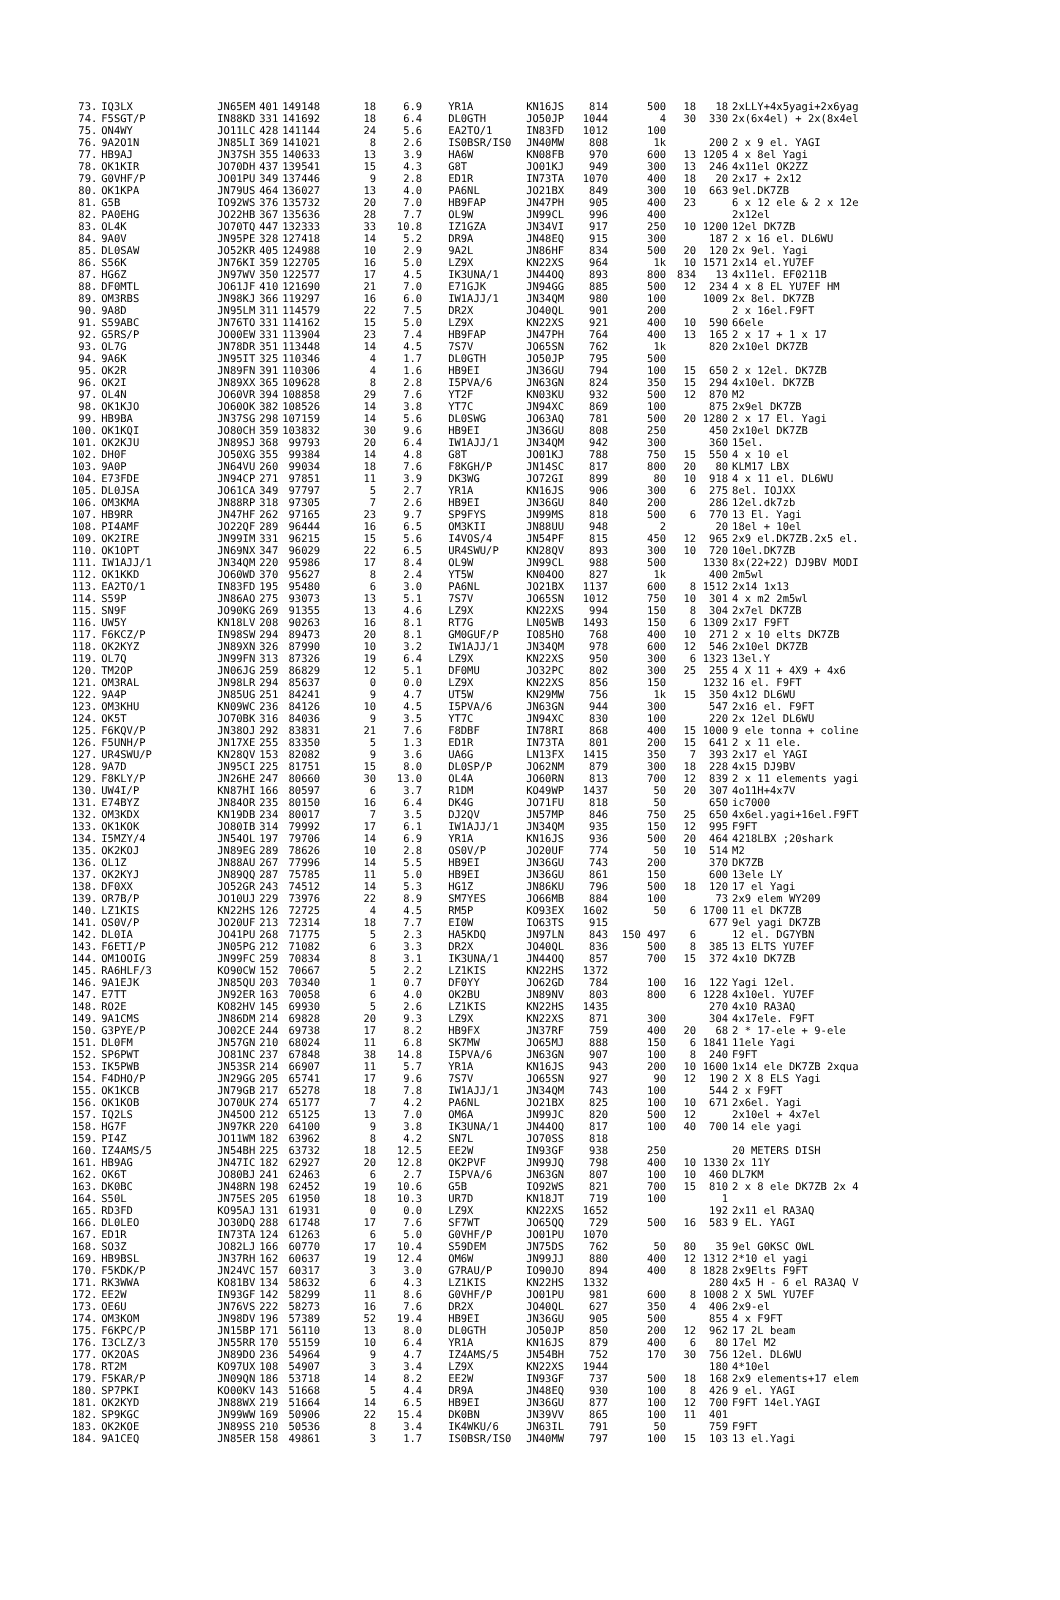| 73. | IQ3LX | JN65EM | 401 | 149148 | 18 | 6.9 | YR1A | KN16JS | 814 | 500 | 18 | 18 | 2xLLY+4x5yagi+2x6yag |
| 74. | F5SGT/P | IN88KD | 331 | 141692 | 18 | 6.4 | DL0GTH | JO50JP | 1044 | 4 | 30 | 330 | 2x(6x4el) + 2x(8x4el |
| 75. | ON4WY | JO11LC | 428 | 141144 | 24 | 5.6 | EA2TO/1 | IN83FD | 1012 | 100 | | | |
| 76. | 9A2O1N | JN85LI | 369 | 141021 | 8 | 2.6 | IS0BSR/IS0 | JN40MW | 808 | 1k | | 200 | 2 x 9 el. YAGI |
| 77. | HB9AJ | JN37SH | 355 | 140633 | 13 | 3.9 | HA6W | KN08FB | 970 | 600 | 13 | 1205 | 4 x 8el Yagi |
| 78. | OK1KIR | JO70DH | 437 | 139541 | 15 | 4.3 | G8T | JO01KJ | 949 | 300 | 13 | 246 | 4x11el OK2ZZ |
| 79. | G0VHF/P | JO01PU | 349 | 137446 | 9 | 2.8 | ED1R | IN73TA | 1070 | 400 | 18 | 20 | 2x17 + 2x12 |
| 80. | OK1KPA | JN79US | 464 | 136027 | 13 | 4.0 | PA6NL | JO21BX | 849 | 300 | 10 | 663 | 9el.DK7ZB |
| 81. | G5B | IO92WS | 376 | 135732 | 20 | 7.0 | HB9FAP | JN47PH | 905 | 400 | 23 | | 6 x 12 ele & 2 x 12e |
| 82. | PA0EHG | JO22HB | 367 | 135636 | 28 | 7.7 | OL9W | JN99CL | 996 | 400 | | | 2x12el |
| 83. | OL4K | JO70TQ | 447 | 132333 | 33 | 10.8 | IZ1GZA | JN34VI | 917 | 250 | 10 | 1200 | 12el DK7ZB |
| 84. | 9A0V | JN95PE | 328 | 127418 | 14 | 5.2 | DR9A | JN48EQ | 915 | 300 | | 187 | 2 x 16 el. DL6WU |
| 85. | DL0SAW | JO52KR | 405 | 124988 | 10 | 2.9 | 9A2L | JN86HF | 834 | 500 | 20 | 120 | 2x 9el. Yagi |
| 86. | S56K | JN76KI | 359 | 122705 | 16 | 5.0 | LZ9X | KN22XS | 964 | 1k | 10 | 1571 | 2x14 el.YU7EF |
| 87. | HG6Z | JN97WV | 350 | 122577 | 17 | 4.5 | IK3UNA/1 | JN44OQ | 893 | 800 | 834 | 13 | 4x11el. EF0211B |
| 88. | DF0MTL | JO61JF | 410 | 121690 | 21 | 7.0 | E71GJK | JN94GG | 885 | 500 | 12 | 234 | 4 x 8 EL YU7EF HM |
| 89. | OM3RBS | JN98KJ | 366 | 119297 | 16 | 6.0 | IW1AJJ/1 | JN34QM | 980 | 100 | | 1009 | 2x 8el. DK7ZB |
| 90. | 9A8D | JN95LM | 311 | 114579 | 22 | 7.5 | DR2X | JO40QL | 901 | 200 | | | 2 x 16el.F9FT |
| 91. | S59ABC | JN76TO | 331 | 114162 | 15 | 5.0 | LZ9X | KN22XS | 921 | 400 | 10 | 590 | 66ele |
| 92. | G5RS/P | JO00EW | 331 | 113904 | 23 | 7.4 | HB9FAP | JN47PH | 764 | 400 | 13 | 165 | 2 x 17 + 1 x 17 |
| 93. | OL7G | JN78DR | 351 | 113448 | 14 | 4.5 | 7S7V | JO65SN | 762 | 1k | | 820 | 2x10el DK7ZB |
| 94. | 9A6K | JN95IT | 325 | 110346 | 4 | 1.7 | DL0GTH | JO50JP | 795 | 500 | | | |
| 95. | OK2R | JN89FN | 391 | 110306 | 4 | 1.6 | HB9EI | JN36GU | 794 | 100 | 15 | 650 | 2 x 12el. DK7ZB |
| 96. | OK2I | JN89XX | 365 | 109628 | 8 | 2.8 | I5PVA/6 | JN63GN | 824 | 350 | 15 | 294 | 4x10el. DK7ZB |
| 97. | OL4N | JO60VR | 394 | 108858 | 29 | 7.6 | YT2F | KN03KU | 932 | 500 | 12 | 870 | M2 |
| 98. | OK1KJO | JO60OK | 382 | 108526 | 14 | 3.8 | YT7C | JN94XC | 869 | 100 | | 875 | 2x9el DK7ZB |
| 99. | HB9BA | JN37SG | 298 | 107159 | 14 | 5.6 | DL0SWG | JO63AQ | 781 | 500 | 20 | 1280 | 2 x 17 El. Yagi |
| 100. | OK1KQI | JO80CH | 359 | 103832 | 30 | 9.6 | HB9EI | JN36GU | 808 | 250 | | 450 | 2x10el DK7ZB |
| 101. | OK2KJU | JN89SJ | 368 | 99793 | 20 | 6.4 | IW1AJJ/1 | JN34QM | 942 | 300 | | 360 | 15el. |
| 102. | DH0F | JO50XG | 355 | 99384 | 14 | 4.8 | G8T | JO01KJ | 788 | 750 | 15 | 550 | 4 x 10 el |
| 103. | 9A0P | JN64VU | 260 | 99034 | 18 | 7.6 | F8KGH/P | JN14SC | 817 | 800 | 20 | 80 | KLM17 LBX |
| 104. | E73FDE | JN94CP | 271 | 97851 | 11 | 3.9 | DK3WG | JO72GI | 899 | 80 | 10 | 918 | 4 x 11 el. DL6WU |
| 105. | DL0JSA | JO61CA | 349 | 97797 | 5 | 2.7 | YR1A | KN16JS | 906 | 300 | 6 | 275 | 8el. IOJXX |
| 106. | OM3KMA | JN88RP | 318 | 97305 | 7 | 2.6 | HB9EI | JN36GU | 840 | 200 | | 286 | 12el.dk7zb |
| 107. | HB9RR | JN47HF | 262 | 97165 | 23 | 9.7 | SP9FYS | JN99MS | 818 | 500 | 6 | 770 | 13 El. Yagi |
| 108. | PI4AMF | JO22QF | 289 | 96444 | 16 | 6.5 | OM3KII | JN88UU | 948 | 2 | | 20 | 18el + 10el |
| 109. | OK2IRE | JN99IM | 331 | 96215 | 15 | 5.6 | I4VOS/4 | JN54PF | 815 | 450 | 12 | 965 | 2x9 el.DK7ZB.2x5 el. |
| 110. | OK1OPT | JN69NX | 347 | 96029 | 22 | 6.5 | UR4SWU/P | KN28QV | 893 | 300 | 10 | 720 | 10el.DK7ZB |
| 111. | IW1AJJ/1 | JN34QM | 220 | 95986 | 17 | 8.4 | OL9W | JN99CL | 988 | 500 | | 1330 | 8x(22+22) DJ9BV MODI |
| 112. | OK1KKD | JO60WD | 370 | 95627 | 8 | 2.4 | YT5W | KN04OO | 827 | 1k | | 400 | 2m5wl |
| 113. | EA2TO/1 | IN83FD | 195 | 95480 | 6 | 3.0 | PA6NL | JO21BX | 1137 | 600 | 8 | 1512 | 2x14 1x13 |
| 114. | S59P | JN86AO | 275 | 93073 | 13 | 5.1 | 7S7V | JO65SN | 1012 | 750 | 10 | 301 | 4 x m2 2m5wl |
| 115. | SN9F | JO90KG | 269 | 91355 | 13 | 4.6 | LZ9X | KN22XS | 994 | 150 | 8 | 304 | 2x7el DK7ZB |
| 116. | UW5Y | KN18LV | 208 | 90263 | 16 | 8.1 | RT7G | LN05WB | 1493 | 150 | 6 | 1309 | 2x17 F9FT |
| 117. | F6KCZ/P | IN98SW | 294 | 89473 | 20 | 8.1 | GM0GUF/P | IO85HO | 768 | 400 | 10 | 271 | 2 x 10 elts DK7ZB |
| 118. | OK2KYZ | JN89XN | 326 | 87990 | 10 | 3.2 | IW1AJJ/1 | JN34QM | 978 | 600 | 12 | 546 | 2x10el DK7ZB |
| 119. | OL7Q | JN99FN | 313 | 87326 | 19 | 6.4 | LZ9X | KN22XS | 950 | 300 | 6 | 1323 | 13el.Y |
| 120. | TM2OP | JN06JG | 259 | 86829 | 12 | 5.1 | DF0MU | JO32PC | 802 | 300 | 25 | 255 | 4 X 11 + 4X9 + 4x6 |
| 121. | OM3RAL | JN98LR | 294 | 85637 | 0 | 0.0 | LZ9X | KN22XS | 856 | 150 | | 1232 | 16 el. F9FT |
| 122. | 9A4P | JN85UG | 251 | 84241 | 9 | 4.7 | UT5W | KN29MW | 756 | 1k | 15 | 350 | 4x12 DL6WU |
| 123. | OM3KHU | KN09WC | 236 | 84126 | 10 | 4.5 | I5PVA/6 | JN63GN | 944 | 300 | | 547 | 2x16 el. F9FT |
| 124. | OK5T | JO70BK | 316 | 84036 | 9 | 3.5 | YT7C | JN94XC | 830 | 100 | | 220 | 2x 12el DL6WU |
| 125. | F6KQV/P | JN38OJ | 292 | 83831 | 21 | 7.6 | F8DBF | IN78RI | 868 | 400 | 15 | 1000 | 9 ele tonna + coline |
| 126. | F5UNH/P | JN17XE | 255 | 83350 | 5 | 1.3 | ED1R | IN73TA | 801 | 200 | 15 | 641 | 2 x 11 ele. |
| 127. | UR4SWU/P | KN28QV | 153 | 82082 | 9 | 3.6 | UA6G | LN13FX | 1415 | 350 | 7 | 393 | 2x17 el YAGI |
| 128. | 9A7D | JN95CI | 225 | 81751 | 15 | 8.0 | DL0SP/P | JO62NM | 879 | 300 | 18 | 228 | 4x15 DJ9BV |
| 129. | F8KLY/P | JN26HE | 247 | 80660 | 30 | 13.0 | OL4A | JO60RN | 813 | 700 | 12 | 839 | 2 x 11 elements yagi |
| 130. | UW4I/P | KN87HI | 166 | 80597 | 6 | 3.7 | R1DM | KO49WP | 1437 | 50 | 20 | 307 | 4o11H+4x7V |
| 131. | E74BYZ | JN84OR | 235 | 80150 | 16 | 6.4 | DK4G | JO71FU | 818 | 50 | | 650 | ic7000 |
| 132. | OM3KDX | KN19DB | 234 | 80017 | 7 | 3.5 | DJ2QV | JN57MP | 846 | 750 | 25 | 650 | 4x6el.yagi+16el.F9FT |
| 133. | OK1KOK | JO80IB | 314 | 79992 | 17 | 6.1 | IW1AJJ/1 | JN34QM | 935 | 150 | 12 | 995 | F9FT |
| 134. | I5MZY/4 | JN54OL | 197 | 79706 | 14 | 6.9 | YR1A | KN16JS | 936 | 500 | 20 | 464 | 4218LBX ;20shark |
| 135. | OK2KOJ | JN89EG | 289 | 78626 | 10 | 2.8 | OS0V/P | JO20UF | 774 | 50 | 10 | 514 | M2 |
| 136. | OL1Z | JN88AU | 267 | 77996 | 14 | 5.5 | HB9EI | JN36GU | 743 | 200 | | 370 | DK7ZB |
| 137. | OK2KYJ | JN89QQ | 287 | 75785 | 11 | 5.0 | HB9EI | JN36GU | 861 | 150 | | 600 | 13ele LY |
| 138. | DF0XX | JO52GR | 243 | 74512 | 14 | 5.3 | HG1Z | JN86KU | 796 | 500 | 18 | 120 | 17 el Yagi |
| 139. | OR7B/P | JO10UJ | 229 | 73976 | 22 | 8.9 | SM7YES | JO66MB | 884 | 100 | | 73 | 2x9 elem WY209 |
| 140. | LZ1KIS | KN22HS | 126 | 72725 | 4 | 4.5 | RM5P | KO93EX | 1602 | 50 | 6 | 1700 | 11 el DK7ZB |
| 141. | OS0V/P | JO20UF | 213 | 72314 | 18 | 7.7 | EI0W | IO63TS | 915 | | | 677 | 9el yagi DK7ZB |
| 142. | DL0IA | JO41PU | 268 | 71775 | 5 | 2.3 | HA5KDQ | JN97LN | 843 | 150 497 | 6 | | 12 el. DG7YBN |
| 143. | F6ETI/P | JN05PG | 212 | 71082 | 6 | 3.3 | DR2X | JO40QL | 836 | 500 | 8 | 385 | 13 ELTS YU7EF |
| 144. | OM1OOIG | JN99FC | 259 | 70834 | 8 | 3.1 | IK3UNA/1 | JN44OQ | 857 | 700 | 15 | 372 | 4x10 DK7ZB |
| 145. | RA6HLF/3 | KO90CW | 152 | 70667 | 5 | 2.2 | LZ1KIS | KN22HS | 1372 | | | | |
| 146. | 9A1EJK | JN85QU | 203 | 70340 | 1 | 0.7 | DF0YY | JO62GD | 784 | 100 | 16 | 122 | Yagi 12el. |
| 147. | E7TT | JN92ER | 163 | 70058 | 6 | 4.0 | OK2BU | JN89NV | 803 | 800 | 6 | 1228 | 4x10el. YU7EF |
| 148. | RO2E | KO82HV | 145 | 69930 | 5 | 2.6 | LZ1KIS | KN22HS | 1435 | | | 270 | 4x10 RA3AQ |
| 149. | 9A1CMS | JN86DM | 214 | 69828 | 20 | 9.3 | LZ9X | KN22XS | 871 | 300 | | 304 | 4x17ele. F9FT |
| 150. | G3PYE/P | JO02CE | 244 | 69738 | 17 | 8.2 | HB9FX | JN37RF | 759 | 400 | 20 | 68 | 2 * 17-ele + 9-ele |
| 151. | DL0FM | JN57GN | 210 | 68024 | 11 | 6.8 | SK7MW | JO65MJ | 888 | 150 | 6 | 1841 | 11ele Yagi |
| 152. | SP6PWT | JO81NC | 237 | 67848 | 38 | 14.8 | I5PVA/6 | JN63GN | 907 | 100 | 8 | 240 | F9FT |
| 153. | IK5PWB | JN53SR | 214 | 66907 | 11 | 5.7 | YR1A | KN16JS | 943 | 200 | 10 | 1600 | 1x14 ele DK7ZB 2xqua |
| 154. | F4DHO/P | JN29GG | 205 | 65741 | 17 | 9.6 | 7S7V | JO65SN | 927 | 90 | 12 | 190 | 2 X 8 ELS Yagi |
| 155. | OK1KCB | JN79GB | 217 | 65278 | 18 | 7.8 | IW1AJJ/1 | JN34QM | 743 | 100 | | 544 | 2 x F9FT |
| 156. | OK1KOB | JO70UK | 274 | 65177 | 7 | 4.2 | PA6NL | JO21BX | 825 | 100 | 10 | 671 | 2x6el. Yagi |
| 157. | IQ2LS | JN45OO | 212 | 65125 | 13 | 7.0 | OM6A | JN99JC | 820 | 500 | 12 | | 2x10el + 4x7el |
| 158. | HG7F | JN97KR | 220 | 64100 | 9 | 3.8 | IK3UNA/1 | JN44OQ | 817 | 100 | 40 | 700 | 14 ele yagi |
| 159. | PI4Z | JO11WM | 182 | 63962 | 8 | 4.2 | SN7L | JO70SS | 818 | | | | |
| 160. | IZ4AMS/5 | JN54BH | 225 | 63732 | 18 | 12.5 | EE2W | IN93GF | 938 | 250 | | | 20 METERS DISH |
| 161. | HB9AG | JN47IC | 182 | 62927 | 20 | 12.8 | OK2PVF | JN99JQ | 798 | 400 | 10 | 1330 | 2x 11Y |
| 162. | OK6T | JO80BJ | 241 | 62463 | 6 | 2.7 | I5PVA/6 | JN63GN | 807 | 100 | 10 | 460 | DL7KM |
| 163. | DK0BC | JN48RN | 198 | 62452 | 19 | 10.6 | G5B | IO92WS | 821 | 700 | 15 | 810 | 2 x 8 ele DK7ZB 2x 4 |
| 164. | S50L | JN75ES | 205 | 61950 | 18 | 10.3 | UR7D | KN18JT | 719 | 100 | | 1 | |
| 165. | RD3FD | KO95AJ | 131 | 61931 | 0 | 0.0 | LZ9X | KN22XS | 1652 | | | 192 | 2x11 el RA3AQ |
| 166. | DL0LEO | JO30DQ | 288 | 61748 | 17 | 7.6 | SF7WT | JO65QQ | 729 | 500 | 16 | 583 | 9 EL. YAGI |
| 167. | ED1R | IN73TA | 124 | 61263 | 6 | 5.0 | G0VHF/P | JO01PU | 1070 | | | | |
| 168. | SO3Z | JO82LJ | 166 | 60770 | 17 | 10.4 | S59DEM | JN75DS | 762 | 50 | 80 | 35 | 9el G0KSC OWL |
| 169. | HB9BSL | JN37RH | 162 | 60637 | 19 | 12.4 | OM6W | JN99JJ | 880 | 400 | 12 | 1312 | 2*10 el yagi |
| 170. | F5KDK/P | JN24VC | 157 | 60317 | 3 | 3.0 | G7RAU/P | IO90JO | 894 | 400 | 8 | 1828 | 2x9Elts F9FT |
| 171. | RK3WWA | KO81BV | 134 | 58632 | 6 | 4.3 | LZ1KIS | KN22HS | 1332 | | | 280 | 4x5 H - 6 el RA3AQ V |
| 172. | EE2W | IN93GF | 142 | 58299 | 11 | 8.6 | G0VHF/P | JO01PU | 981 | 600 | 8 | 1008 | 2 X 5WL YU7EF |
| 173. | OE6U | JN76VS | 222 | 58273 | 16 | 7.6 | DR2X | JO40QL | 627 | 350 | 4 | 406 | 2x9-el |
| 174. | OM3KOM | JN98DV | 196 | 57389 | 52 | 19.4 | HB9EI | JN36GU | 905 | 500 | | 855 | 4 x F9FT |
| 175. | F6KPC/P | JN15BP | 171 | 56110 | 13 | 8.0 | DL0GTH | JO50JP | 850 | 200 | 12 | 962 | 17 2L beam |
| 176. | I3CLZ/3 | JN55RR | 170 | 55159 | 10 | 6.4 | YR1A | KN16JS | 879 | 400 | 6 | 80 | 17el M2 |
| 177. | OK2OAS | JN89DO | 236 | 54964 | 9 | 4.7 | IZ4AMS/5 | JN54BH | 752 | 170 | 30 | 756 | 12el. DL6WU |
| 178. | RT2M | KO97UX | 108 | 54907 | 3 | 3.4 | LZ9X | KN22XS | 1944 | | | 180 | 4*10el |
| 179. | F5KAR/P | JN09QN | 186 | 53718 | 14 | 8.2 | EE2W | IN93GF | 737 | 500 | 18 | 168 | 2x9 elements+17 elem |
| 180. | SP7PKI | KO00KV | 143 | 51668 | 5 | 4.4 | DR9A | JN48EQ | 930 | 100 | 8 | 426 | 9 el. YAGI |
| 181. | OK2KYD | JN88WX | 219 | 51664 | 14 | 6.5 | HB9EI | JN36GU | 877 | 100 | 12 | 700 | F9FT 14el.YAGI |
| 182. | SP9KGC | JN99WW | 169 | 50906 | 22 | 15.4 | DK0BN | JN39VV | 865 | 100 | 11 | 401 | |
| 183. | OK2KOE | JN89SS | 210 | 50536 | 8 | 3.4 | IK4WKU/6 | JN63IL | 791 | 50 | | 759 | F9FT |
| 184. | 9A1CEQ | JN85ER | 158 | 49861 | 3 | 1.7 | IS0BSR/IS0 | JN40MW | 797 | 100 | 15 | 103 | 13 el.Yagi |